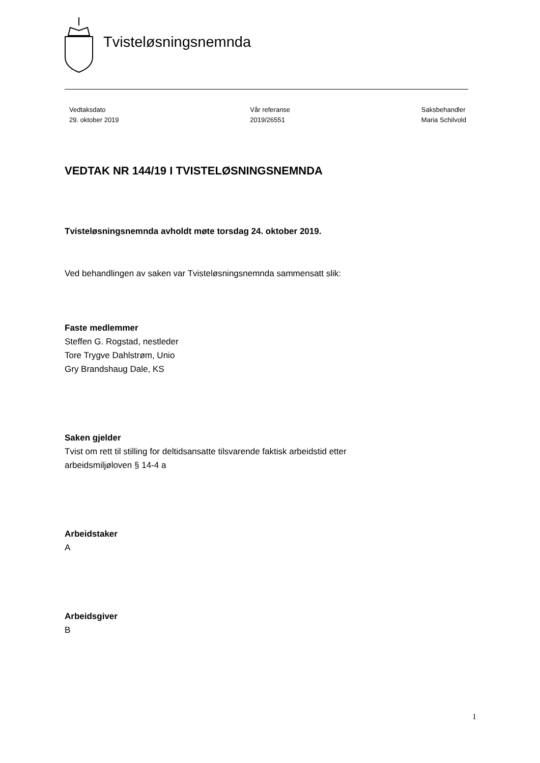Tvisteløsningsnemnda
Vedtaksdato
29. oktober 2019
Vår referanse
2019/26551
Saksbehandler
Maria Schilvold
VEDTAK NR 144/19 I TVISTELØSNINGSNEMNDA
Tvisteløsningsnemnda avholdt møte torsdag 24. oktober 2019.
Ved behandlingen av saken var Tvisteløsningsnemnda sammensatt slik:
Faste medlemmer
Steffen G. Rogstad, nestleder
Tore Trygve Dahlstrøm, Unio
Gry Brandshaug Dale, KS
Saken gjelder
Tvist om rett til stilling for deltidsansatte tilsvarende faktisk arbeidstid etter
arbeidsmiljøloven § 14-4 a
Arbeidstaker
A
Arbeidsgiver
B
1